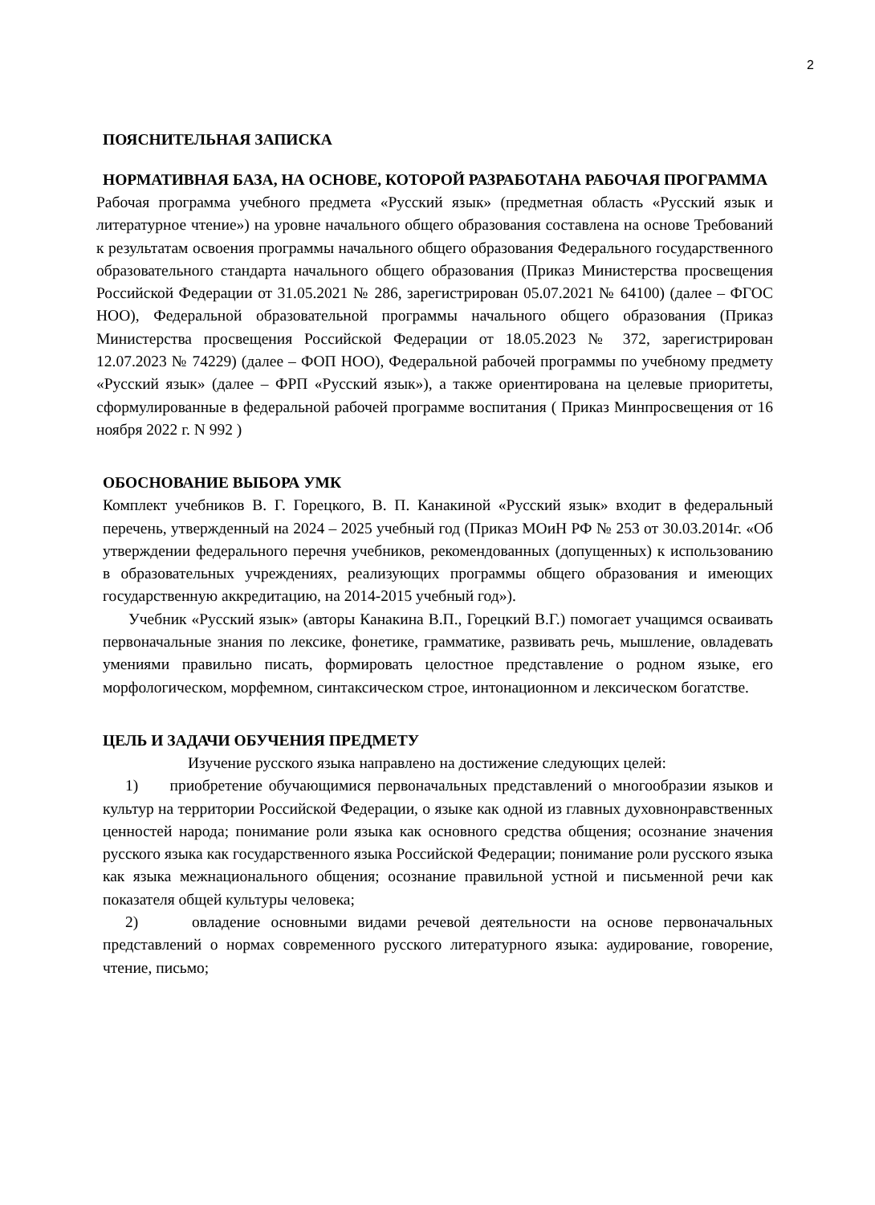2
ПОЯСНИТЕЛЬНАЯ ЗАПИСКА
НОРМАТИВНАЯ БАЗА, НА ОСНОВЕ, КОТОРОЙ РАЗРАБОТАНА РАБОЧАЯ ПРОГРАММА
Рабочая программа учебного предмета «Русский язык» (предметная область «Русский язык и литературное чтение») на уровне начального общего образования составлена на основе Требований к результатам освоения программы начального общего образования Федерального государственного образовательного стандарта начального общего образования (Приказ Министерства просвещения Российской Федерации от 31.05.2021 № 286, зарегистрирован 05.07.2021 № 64100) (далее – ФГОС НОО), Федеральной образовательной программы начального общего образования (Приказ Министерства просвещения Российской Федерации от 18.05.2023 № 372, зарегистрирован 12.07.2023 № 74229) (далее – ФОП НОО), Федеральной рабочей программы по учебному предмету «Русский язык» (далее – ФРП «Русский язык»), а также ориентирована на целевые приоритеты, сформулированные в федеральной рабочей программе воспитания ( Приказ Минпросвещения от 16 ноября 2022 г. N 992 )
ОБОСНОВАНИЕ ВЫБОРА УМК
Комплект учебников В. Г. Горецкого, В. П. Канакиной «Русский язык» входит в федеральный перечень, утвержденный на 2024 – 2025 учебный год (Приказ МОиН РФ № 253 от 30.03.2014г. «Об утверждении федерального перечня учебников, рекомендованных (допущенных) к использованию в образовательных учреждениях, реализующих программы общего образования и имеющих государственную аккредитацию, на 2014-2015 учебный год»).
Учебник «Русский язык» (авторы Канакина В.П., Горецкий В.Г.) помогает учащимся осваивать первоначальные знания по лексике, фонетике, грамматике, развивать речь, мышление, овладевать умениями правильно писать, формировать целостное представление о родном языке, его морфологическом, морфемном, синтаксическом строе, интонационном и лексическом богатстве.
ЦЕЛЬ И ЗАДАЧИ ОБУЧЕНИЯ ПРЕДМЕТУ
Изучение русского языка направлено на достижение следующих целей:
1) приобретение обучающимися первоначальных представлений о многообразии языков и культур на территории Российской Федерации, о языке как одной из главных духовнонравственных ценностей народа; понимание роли языка как основного средства общения; осознание значения русского языка как государственного языка Российской Федерации; понимание роли русского языка как языка межнационального общения; осознание правильной устной и письменной речи как показателя общей культуры человека;
2) овладение основными видами речевой деятельности на основе первоначальных представлений о нормах современного русского литературного языка: аудирование, говорение, чтение, письмо;